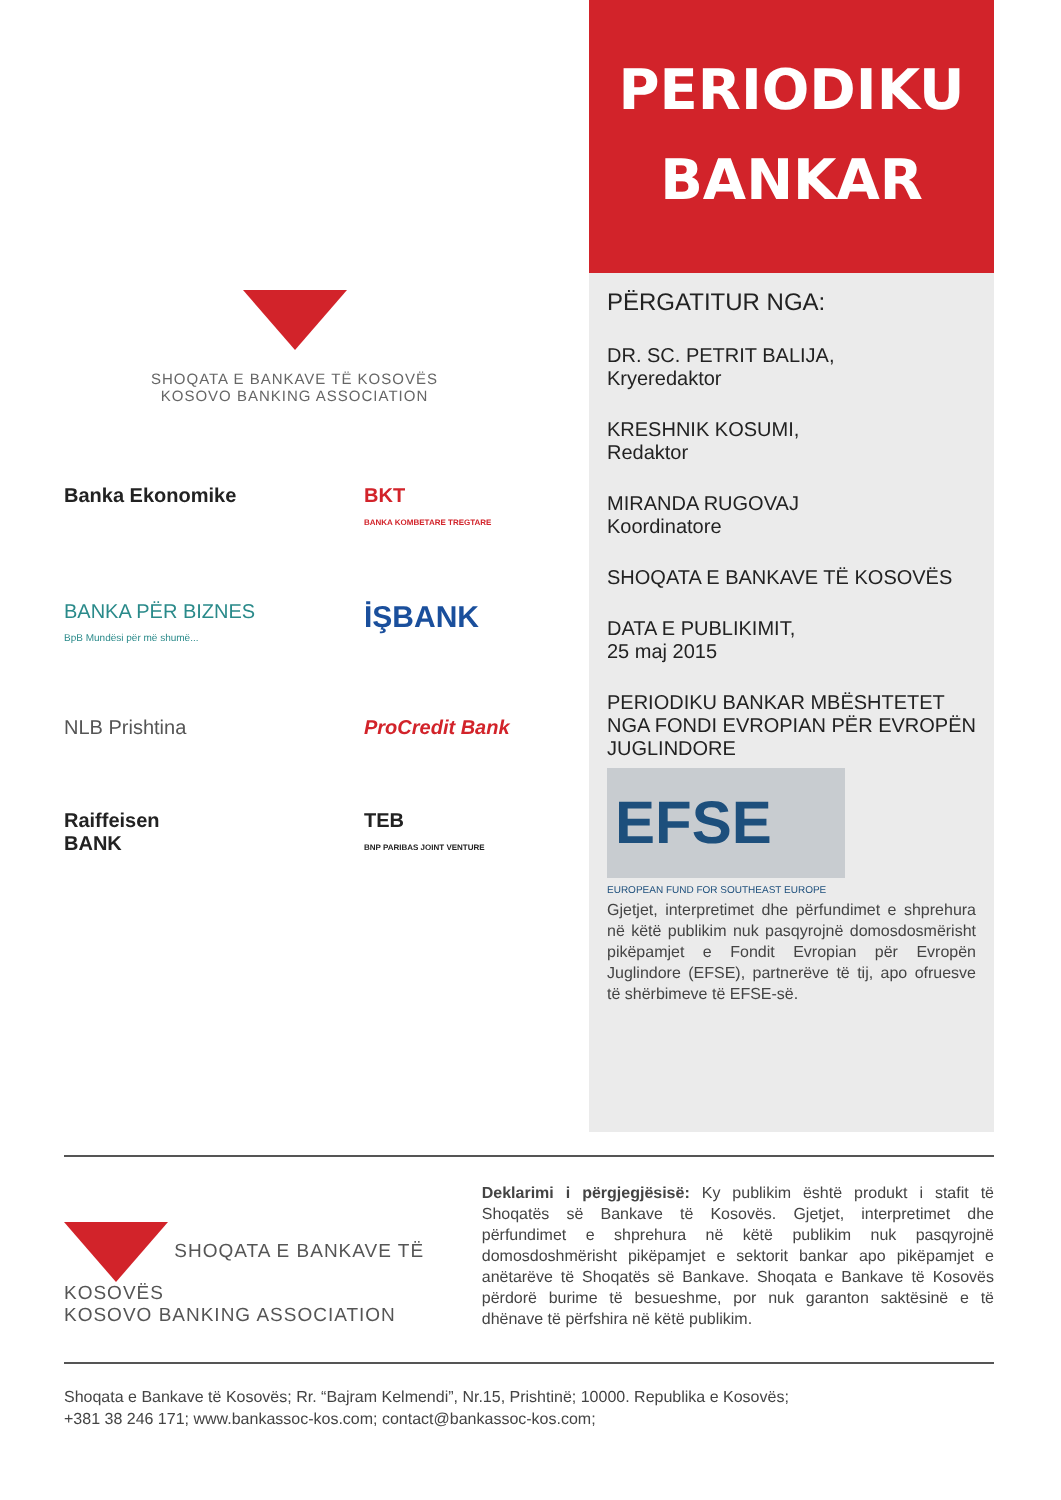SHOQATA E BANKAVE TË KOSOVËS
KOSOVO BANKING ASSOCIATION
Banka Ekonomike
BKT
BANKA KOMBETARE TREGTARE
BANKA PËR BIZNES
BpB Mundësi për më shumë...
İŞBANK
NLB Prishtina
ProCredit Bank
Raiffeisen
BANK
TEB
BNP PARIBAS JOINT VENTURE
PERIODIKU
BANKAR
PËRGATITUR NGA:
DR. SC. PETRIT BALIJA,
Kryeredaktor
KRESHNIK KOSUMI,
Redaktor
MIRANDA RUGOVAJ
Koordinatore
SHOQATA E BANKAVE TË KOSOVËS
DATA E PUBLIKIMIT,
25 maj 2015
PERIODIKU BANKAR MBËSHTETET NGA FONDI EVROPIAN PËR EVROPËN JUGLINDORE
EFSE
EUROPEAN FUND FOR SOUTHEAST EUROPE
Gjetjet, interpretimet dhe përfundimet e shprehura në këtë publikim nuk pasqyrojnë domosdosmërisht pikëpamjet e Fondit Evropian për Evropën Juglindore (EFSE), partnerëve të tij, apo ofruesve të shërbimeve të EFSE-së.
SHOQATA E BANKAVE TË KOSOVËS
KOSOVO BANKING ASSOCIATION
Deklarimi i përgjegjësisë: Ky publikim është produkt i stafit të Shoqatës së Bankave të Kosovës. Gjetjet, interpretimet dhe përfundimet e shprehura në këtë publikim nuk pasqyrojnë domosdoshmërisht pikëpamjet e sektorit bankar apo pikëpamjet e anëtarëve të Shoqatës së Bankave. Shoqata e Bankave të Kosovës përdorë burime të besueshme, por nuk garanton saktësinë e të dhënave të përfshira në këtë publikim.
Shoqata e Bankave të Kosovës; Rr. “Bajram Kelmendi”, Nr.15, Prishtinë; 10000. Republika e Kosovës;
+381 38 246 171; www.bankassoc-kos.com; contact@bankassoc-kos.com;